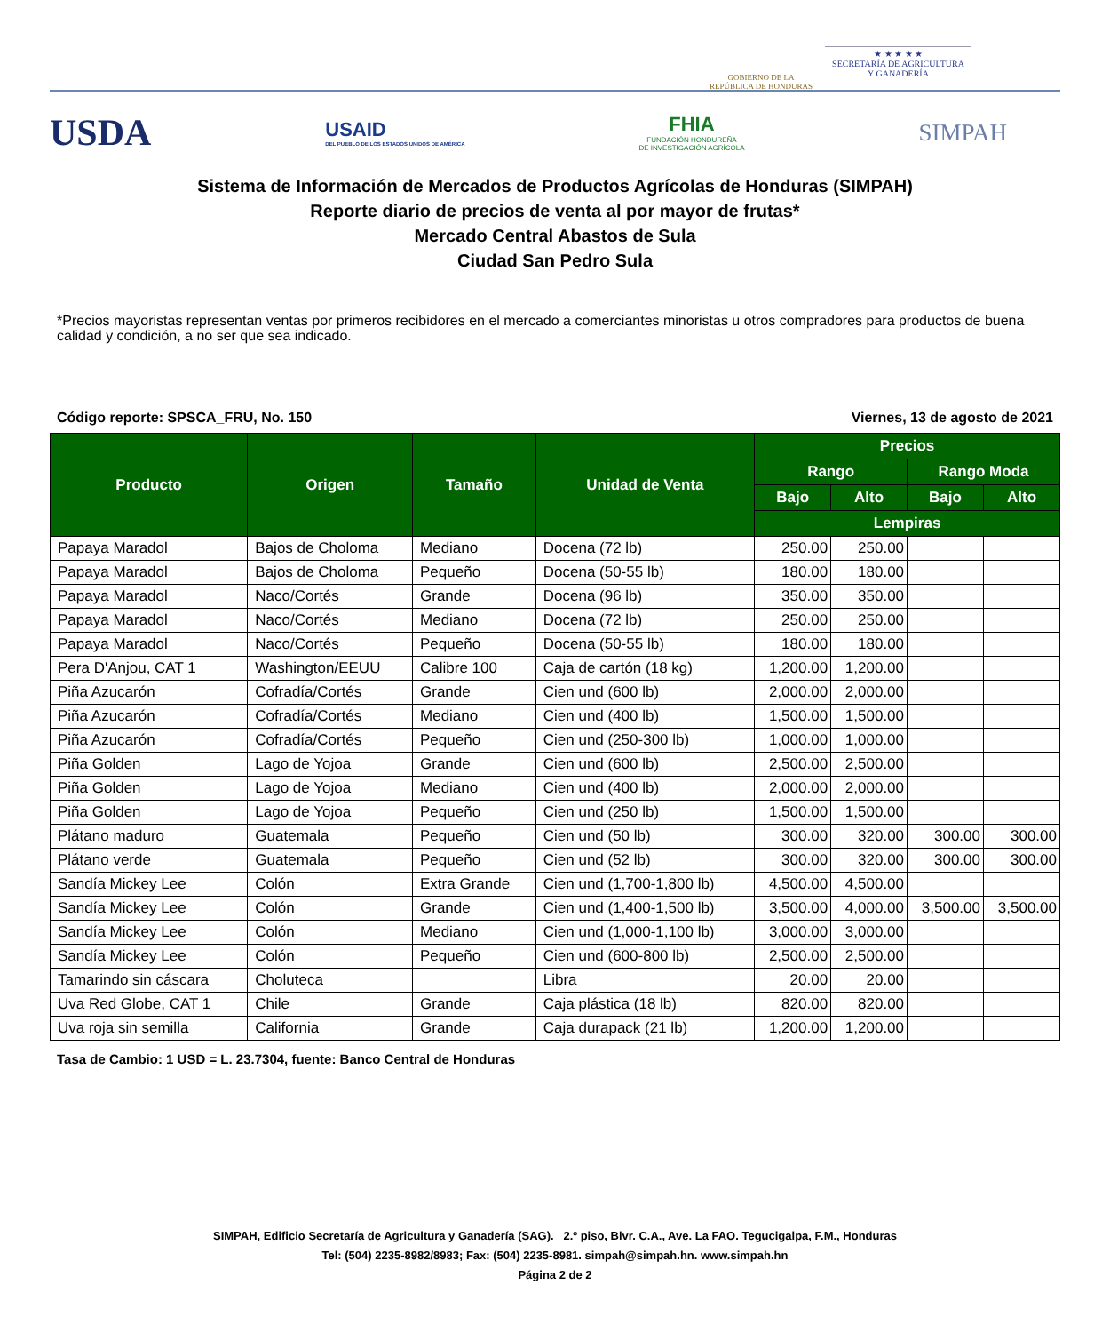GOBIERNO DE LA
REPÚBLICA DE HONDURAS
★ ★ ★ ★ ★
SECRETARÍA DE AGRICULTURA
Y GANADERÍA
USDA
USAID
DEL PUEBLO DE LOS ESTADOS UNIDOS DE AMÉRICA
FHIA
FUNDACIÓN HONDUREÑA
DE INVESTIGACIÓN AGRÍCOLA
SIMPAH
Sistema de Información de Mercados de Productos Agrícolas de Honduras (SIMPAH)
Reporte diario de precios de venta al por mayor de frutas*
Mercado Central Abastos de Sula
Ciudad San Pedro Sula
*Precios mayoristas representan ventas por primeros recibidores en el mercado a comerciantes minoristas u otros compradores para productos de buena calidad y condición, a no ser que sea indicado.
Código reporte: SPSCA_FRU, No. 150 Viernes, 13 de agosto de 2021
| Producto | Origen | Tamaño | Unidad de Venta | Precios | | | |
| --- | --- | --- | --- | --- | --- | --- | --- |
| | | | | Rango | | Rango Moda | |
| | | | | Bajo | Alto | Bajo | Alto |
| | | | | Lempiras | | | |
| Papaya Maradol | Bajos de Choloma | Mediano | Docena (72 lb) | 250.00 | 250.00 | | |
| Papaya Maradol | Bajos de Choloma | Pequeño | Docena (50-55 lb) | 180.00 | 180.00 | | |
| Papaya Maradol | Naco/Cortés | Grande | Docena (96 lb) | 350.00 | 350.00 | | |
| Papaya Maradol | Naco/Cortés | Mediano | Docena (72 lb) | 250.00 | 250.00 | | |
| Papaya Maradol | Naco/Cortés | Pequeño | Docena (50-55 lb) | 180.00 | 180.00 | | |
| Pera D'Anjou, CAT 1 | Washington/EEUU | Calibre 100 | Caja de cartón (18 kg) | 1,200.00 | 1,200.00 | | |
| Piña Azucarón | Cofradía/Cortés | Grande | Cien und (600 lb) | 2,000.00 | 2,000.00 | | |
| Piña Azucarón | Cofradía/Cortés | Mediano | Cien und (400 lb) | 1,500.00 | 1,500.00 | | |
| Piña Azucarón | Cofradía/Cortés | Pequeño | Cien und (250-300 lb) | 1,000.00 | 1,000.00 | | |
| Piña Golden | Lago de Yojoa | Grande | Cien und (600 lb) | 2,500.00 | 2,500.00 | | |
| Piña Golden | Lago de Yojoa | Mediano | Cien und (400 lb) | 2,000.00 | 2,000.00 | | |
| Piña Golden | Lago de Yojoa | Pequeño | Cien und (250 lb) | 1,500.00 | 1,500.00 | | |
| Plátano maduro | Guatemala | Pequeño | Cien und (50 lb) | 300.00 | 320.00 | 300.00 | 300.00 |
| Plátano verde | Guatemala | Pequeño | Cien und (52 lb) | 300.00 | 320.00 | 300.00 | 300.00 |
| Sandía Mickey Lee | Colón | Extra Grande | Cien und (1,700-1,800 lb) | 4,500.00 | 4,500.00 | | |
| Sandía Mickey Lee | Colón | Grande | Cien und (1,400-1,500 lb) | 3,500.00 | 4,000.00 | 3,500.00 | 3,500.00 |
| Sandía Mickey Lee | Colón | Mediano | Cien und (1,000-1,100 lb) | 3,000.00 | 3,000.00 | | |
| Sandía Mickey Lee | Colón | Pequeño | Cien und (600-800 lb) | 2,500.00 | 2,500.00 | | |
| Tamarindo sin cáscara | Choluteca | | Libra | 20.00 | 20.00 | | |
| Uva Red Globe, CAT 1 | Chile | Grande | Caja plástica (18 lb) | 820.00 | 820.00 | | |
| Uva roja sin semilla | California | Grande | Caja durapack (21 lb) | 1,200.00 | 1,200.00 | | |
Tasa de Cambio: 1 USD = L. 23.7304, fuente: Banco Central de Honduras
SIMPAH, Edificio Secretaría de Agricultura y Ganadería (SAG). 2.º piso, Blvr. C.A., Ave. La FAO. Tegucigalpa, F.M., Honduras
Tel: (504) 2235-8982/8983; Fax: (504) 2235-8981. simpah@simpah.hn. www.simpah.hn
Página 2 de 2